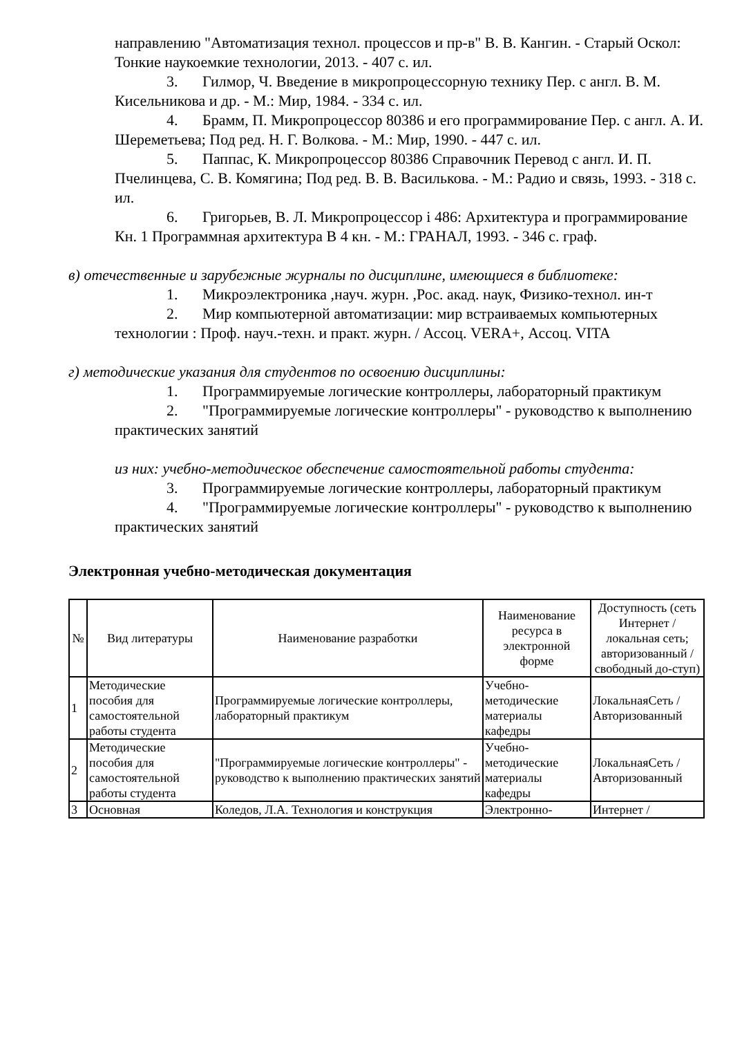направлению "Автоматизация технол. процессов и пр-в" В. В. Кангин. - Старый Оскол: Тонкие наукоемкие технологии, 2013. - 407 с. ил.
3. Гилмор, Ч. Введение в микропроцессорную технику Пер. с англ. В. М. Кисельникова и др. - М.: Мир, 1984. - 334 с. ил.
4. Брамм, П. Микропроцессор 80386 и его программирование Пер. с англ. А. И. Шереметьева; Под ред. Н. Г. Волкова. - М.: Мир, 1990. - 447 с. ил.
5. Паппас, К. Микропроцессор 80386 Справочник Перевод с англ. И. П. Пчелинцева, С. В. Комягина; Под ред. В. В. Василькова. - М.: Радио и связь, 1993. - 318 с. ил.
6. Григорьев, В. Л. Микропроцессор i 486: Архитектура и программирование Кн. 1 Программная архитектура В 4 кн. - М.: ГРАНАЛ, 1993. - 346 с. граф.
в) отечественные и зарубежные журналы по дисциплине, имеющиеся в библиотеке:
1. Микроэлектроника ,науч. журн. ,Рос. акад. наук, Физико-технол. ин-т
2. Мир компьютерной автоматизации: мир встраиваемых компьютерных технологии : Проф. науч.-техн. и практ. журн. / Ассоц. VERA+, Ассоц. VITA
г) методические указания для студентов по освоению дисциплины:
1. Программируемые логические контроллеры, лабораторный практикум
2. "Программируемые логические контроллеры" - руководство к выполнению практических занятий
из них: учебно-методическое обеспечение самостоятельной работы студента:
3. Программируемые логические контроллеры, лабораторный практикум
4. "Программируемые логические контроллеры" - руководство к выполнению практических занятий
Электронная учебно-методическая документация
| № | Вид литературы | Наименование разработки | Наименование ресурса в электронной форме | Доступность (сеть Интернет / локальная сеть; авторизованный / свободный до-ступ) |
| --- | --- | --- | --- | --- |
| 1 | Методические пособия для самостоятельной работы студента | Программируемые логические контроллеры, лабораторный практикум | Учебно-методические материалы кафедры | ЛокальнаяСеть / Авторизованный |
| 2 | Методические пособия для самостоятельной работы студента | "Программируемые логические контроллеры" - руководство к выполнению практических занятий | Учебно-методические материалы кафедры | ЛокальнаяСеть / Авторизованный |
| 3 | Основная | Коледов, Л.А. Технология и конструкция | Электронно- | Интернет / |